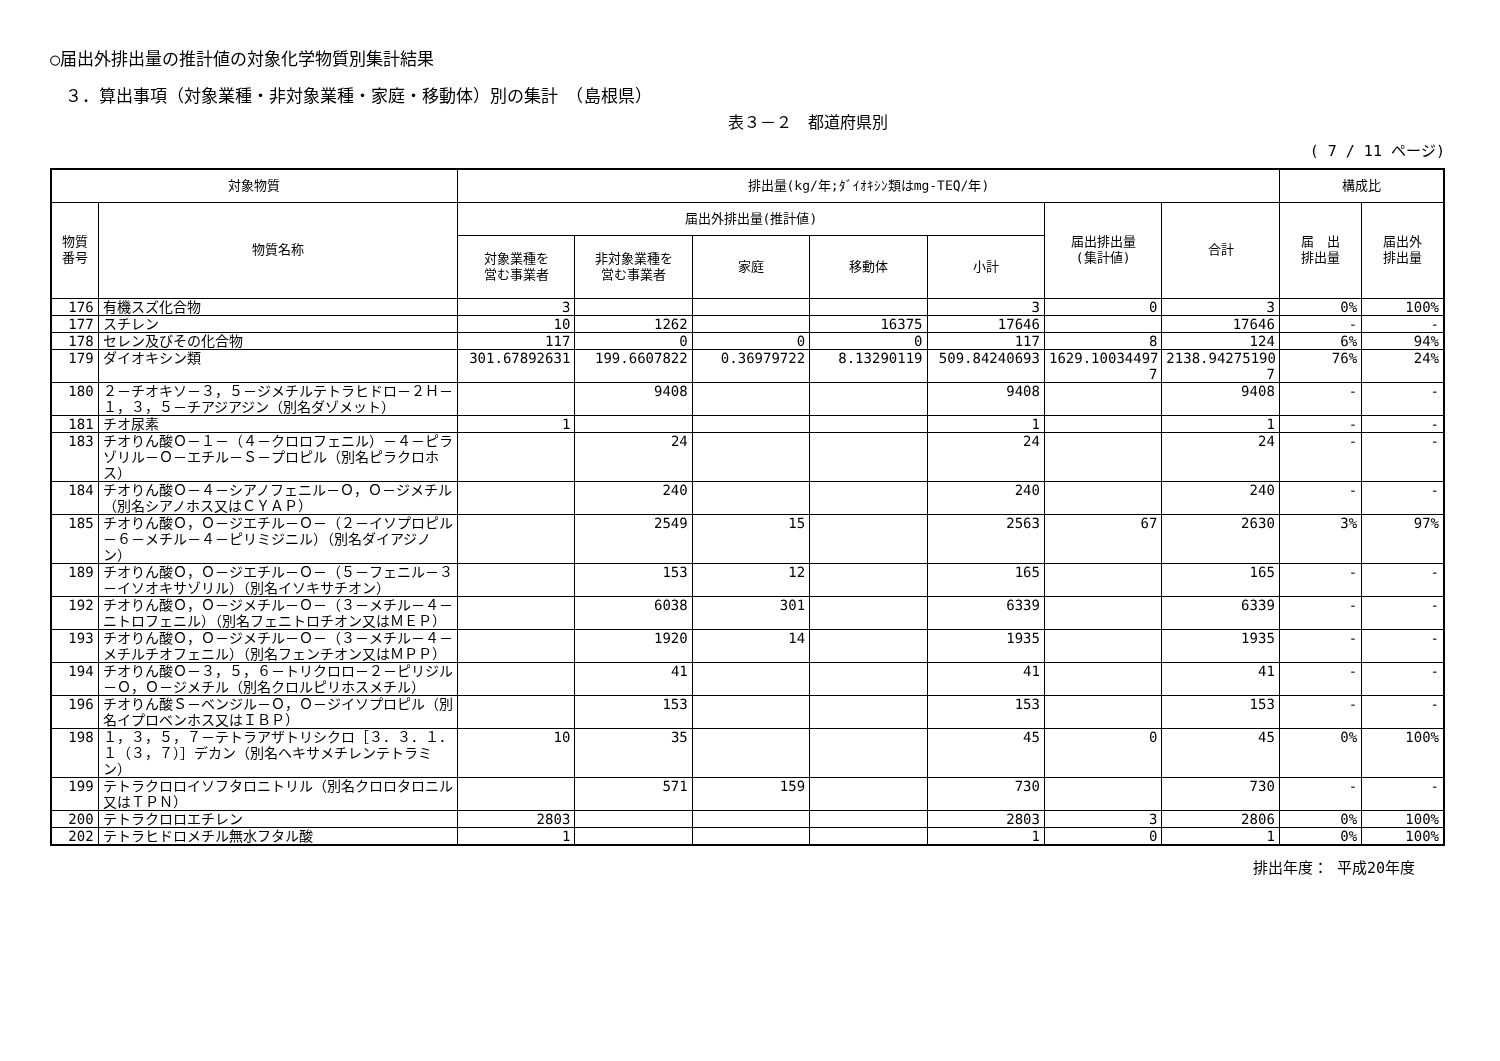○届出外排出量の推計値の対象化学物質別集計結果
３．算出事項（対象業種・非対象業種・家庭・移動体）別の集計　（島根県）
表３－２　都道府県別
( 7 / 11 ページ)
| 対象物質 | | 排出量(kg/年;ﾀﾞｲｵｷｼﾝ類はmg-TEQ/年) | | | | | | | 構成比 | |
| --- | --- | --- | --- | --- | --- | --- | --- | --- | --- | --- |
| 物質 番号 | 物質名称 | 届出外排出量(推計値) | | | | | 届出排出量 (集計値) | 合計 | 届 出 排出量 | 届出外 排出量 |
| | | 対象業種を 営む事業者 | 非対象業種を 営む事業者 | 家庭 | 移動体 | 小計 | | | | |
| 176 | 有機スズ化合物 | 3 | | | | 3 | 0 | 3 | 0% | 100% |
| 177 | スチレン | 10 | 1262 | | 16375 | 17646 | | 17646 | - | - |
| 178 | セレン及びその化合物 | 117 | 0 | 0 | 0 | 117 | 8 | 124 | 6% | 94% |
| 179 | ダイオキシン類 | 301.67892631 | 199.6607822 | 0.36979722 | 8.13290119 | 509.84240693 | 1629.10034497 7 | 2138.94275190 7 | 76% | 24% |
| 180 | ２－チオキソ－３，５－ジメチルテトラヒドロ－２Ｈ－１，３，５－チアジアジン（別名ダゾメット） | | 9408 | | | 9408 | | 9408 | - | - |
| 181 | チオ尿素 | 1 | | | | 1 | | 1 | - | - |
| 183 | チオりん酸Ｏ－１－（４－クロロフェニル）－４－ピラゾリル－Ｏ－エチル－Ｓ－プロピル（別名ピラクロホス） | | 24 | | | 24 | | 24 | - | - |
| 184 | チオりん酸Ｏ－４－シアノフェニル－Ｏ，Ｏ－ジメチル（別名シアノホス又はＣＹＡＰ） | | 240 | | | 240 | | 240 | - | - |
| 185 | チオりん酸Ｏ，Ｏ－ジエチル－Ｏ－（２－イソプロピル－６－メチル－４－ピリミジニル）（別名ダイアジノン） | | 2549 | 15 | | 2563 | 67 | 2630 | 3% | 97% |
| 189 | チオりん酸Ｏ，Ｏ－ジエチル－Ｏ－（５－フェニル－３－イソオキサゾリル）（別名イソキサチオン） | | 153 | 12 | | 165 | | 165 | - | - |
| 192 | チオりん酸Ｏ，Ｏ－ジメチル－Ｏ－（３－メチル－４－ニトロフェニル）（別名フェニトロチオン又はＭＥＰ） | | 6038 | 301 | | 6339 | | 6339 | - | - |
| 193 | チオりん酸Ｏ，Ｏ－ジメチル－Ｏ－（３－メチル－４－メチルチオフェニル）（別名フェンチオン又はＭＰＰ） | | 1920 | 14 | | 1935 | | 1935 | - | - |
| 194 | チオりん酸Ｏ－３，５，６－トリクロロ－２－ピリジル－Ｏ，Ｏ－ジメチル（別名クロルピリホスメチル） | | 41 | | | 41 | | 41 | - | - |
| 196 | チオりん酸Ｓ－ベンジル－Ｏ，Ｏ－ジイソプロピル（別名イプロベンホス又はＩＢＰ） | | 153 | | | 153 | | 153 | - | - |
| 198 | １，３，５，７－テトラアザトリシクロ［３．３．１．１（３，７）］デカン（別名ヘキサメチレンテトラミン） | 10 | 35 | | | 45 | 0 | 45 | 0% | 100% |
| 199 | テトラクロロイソフタロニトリル（別名クロロタロニル又はＴＰＮ） | | 571 | 159 | | 730 | | 730 | - | - |
| 200 | テトラクロロエチレン | 2803 | | | | 2803 | 3 | 2806 | 0% | 100% |
| 202 | テトラヒドロメチル無水フタル酸 | 1 | | | | 1 | 0 | 1 | 0% | 100% |
排出年度： 平成20年度